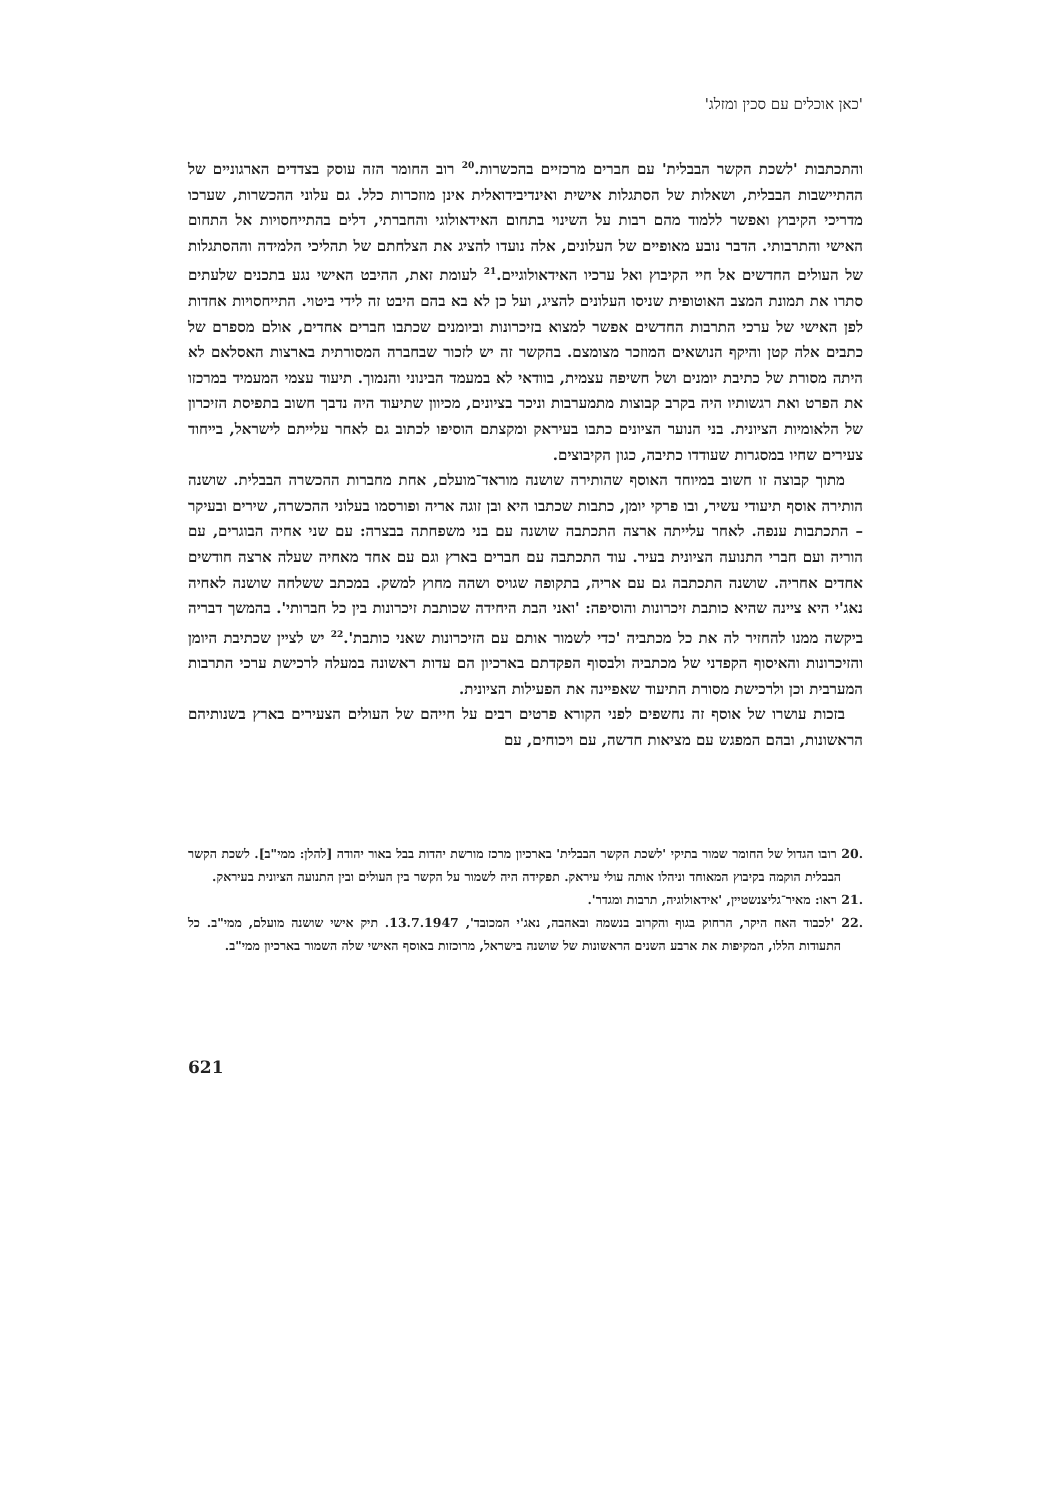'כאן אוכלים עם סכין ומזלג'
והתכתבות 'לשכת הקשר הבבלית' עם חברים מרכזיים בהכשרות.<sup>20</sup> רוב החומר הזה עוסק בצדדים הארגוניים של ההתיישבות הבבלית, ושאלות של הסתגלות אישית ואינדיבידואלית אינן מוזכרות כלל. גם עלוני ההכשרות, שערכו מדריכי הקיבוץ ואפשר ללמוד מהם רבות על השינוי בתחום האידאולוגי והחברתי, דלים בהתייחסויות אל התחום האישי והתרבותי. הדבר נובע מאופיים של העלונים, אלה נועדו להציג את הצלחתם של תהליכי הלמידה וההסתגלות של העולים החדשים אל חיי הקיבוץ ואל ערכיו האידאולוגיים.<sup>21</sup> לעומת זאת, ההיבט האישי נגע בתכנים שלעתים סתרו את תמונת המצב האוטופית שניסו העלונים להציג, ועל כן לא בא בהם היבט זה לידי ביטוי. התייחסויות אחדות לפן האישי של ערכי התרבות החדשים אפשר למצוא בזיכרונות וביומנים שכתבו חברים אחדים, אולם מספרם של כתבים אלה קטן והיקף הנושאים המוזכר מצומצם. בהקשר זה יש לזכור שבחברה המסורתית בארצות האסלאם לא היתה מסורת של כתיבת יומנים ושל חשיפה עצמית, בוודאי לא במעמד הבינוני והנמוך. תיעוד עצמי המעמיד במרכזו את הפרט ואת רגשותיו היה בקרב קבוצות מתמערבות וניכר בציונים, מכיוון שתיעוד היה נדבך חשוב בתפיסת הזיכרון של הלאומיות הציונית. בני הנוער הציונים כתבו בעיראק ומקצתם הוסיפו לכתוב גם לאחר עלייתם לישראל, בייחוד צעירים שחיו במסגרות שעודדו כתיבה, כגון הקיבוצים.
מתוך קבוצה זו חשוב במיוחד האוסף שהותירה שושנה מוראד־מועלם, אחת מחברות ההכשרה הבבלית. שושנה הותירה אוסף תיעודי עשיר, ובו פרקי יומן, כתבות שכתבו היא ובן זוגה אריה ופורסמו בעלוני ההכשרה, שירים ובעיקר – התכתבות ענפה. לאחר עלייתה ארצה התכתבה שושנה עם בני משפחתה בבצרה: עם שני אחיה הבוגרים, עם הוריה ועם חברי התנועה הציונית בעיר. עוד התכתבה עם חברים בארץ וגם עם אחד מאחיה שעלה ארצה חודשים אחדים אחריה. שושנה התכתבה גם עם אריה, בתקופה שגויס ושהה מחוץ למשק. במכתב ששלחה שושנה לאחיה נאג'י היא ציינה שהיא כותבת זיכרונות והוסיפה: 'ואני הבת היחידה שכותבת זיכרונות בין כל חברותי'. בהמשך דבריה ביקשה ממנו להחזיר לה את כל מכתביה 'כדי לשמור אותם עם הזיכרונות שאני כותבת'.<sup>22</sup> יש לציין שכתיבת היומן והזיכרונות והאיסוף הקפדני של מכתביה ולבסוף הפקדתם בארכיון הם עדות ראשונה במעלה לרכישת ערכי התרבות המערבית וכן ולרכישת מסורת התיעוד שאפיינה את הפעילות הציונית.
בזכות עושרו של אוסף זה נחשפים לפני הקורא פרטים רבים על חייהם של העולים הצעירים בארץ בשנותיהם הראשונות, ובהם המפגש עם מציאות חדשה, עם ויכוחים, עם
.20 רובו הגדול של החומר שמור בתיקי 'לשכת הקשר הבבלית' בארכיון מרכז מורשת יהדות בבל באור יהודה [להלן: ממי"ב]. לשכת הקשר הבבלית הוקמה בקיבוץ המאוחד וניהלו אותה עולי עיראק. תפקידה היה לשמור על הקשר בין העולים ובין התנועה הציונית בעיראק.
.21 ראו: מאיר־גליצנשטיין, 'אידאולוגיה, תרבות ומגדר'.
.22 'לכבוד האח היקר, הרחוק בגוף והקרוב בנשמה ובאהבה, נאג'י המכובד', 13.7.1947. תיק אישי שושנה מועלם, ממי"ב. כל התעודות הללו, המקיפות את ארבע השנים הראשונות של שושנה בישראל, מרוכזות באוסף האישי שלה השמור בארכיון ממי"ב.
621